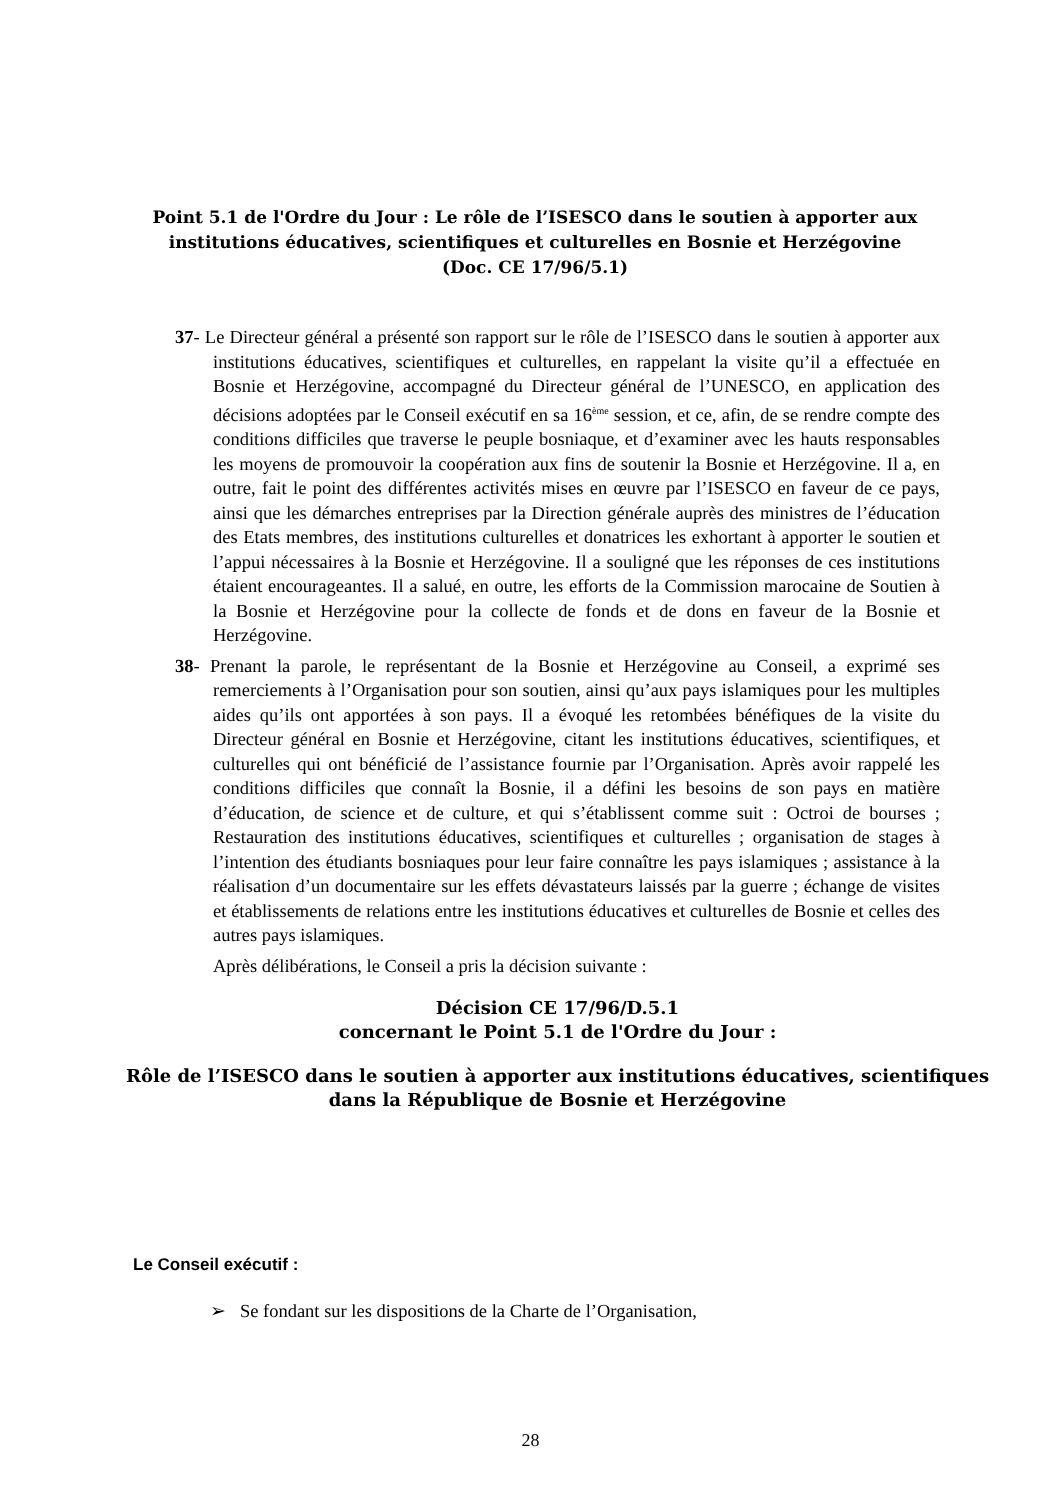Point 5.1 de l'Ordre du Jour : Le rôle de l’ISESCO dans le soutien à apporter aux institutions éducatives, scientifiques et culturelles en Bosnie et Herzégovine
(Doc. CE 17/96/5.1)
37- Le Directeur général a présenté son rapport sur le rôle de l’ISESCO dans le soutien à apporter aux institutions éducatives, scientifiques et culturelles, en rappelant la visite qu’il a effectuée en Bosnie et Herzégovine, accompagné du Directeur général de l’UNESCO, en application des décisions adoptées par le Conseil exécutif en sa 16<sup>ème</sup> session, et ce, afin, de se rendre compte des conditions difficiles que traverse le peuple bosniaque, et d’examiner avec les hauts responsables les moyens de promouvoir la coopération aux fins de soutenir la Bosnie et Herzégovine. Il a, en outre, fait le point des différentes activités mises en œuvre par l’ISESCO en faveur de ce pays, ainsi que les démarches entreprises par la Direction générale auprès des ministres de l’éducation des Etats membres, des institutions culturelles et donatrices les exhortant à apporter le soutien et l’appui nécessaires à la Bosnie et Herzégovine. Il a souligné que les réponses de ces institutions étaient encourageantes. Il a salué, en outre, les efforts de la Commission marocaine de Soutien à la Bosnie et Herzégovine pour la collecte de fonds et de dons en faveur de la Bosnie et Herzégovine.
38- Prenant la parole, le représentant de la Bosnie et Herzégovine au Conseil, a exprimé ses remerciements à l’Organisation pour son soutien, ainsi qu’aux pays islamiques pour les multiples aides qu’ils ont apportées à son pays. Il a évoqué les retombées bénéfiques de la visite du Directeur général en Bosnie et Herzégovine, citant les institutions éducatives, scientifiques, et culturelles qui ont bénéficié de l’assistance fournie par l’Organisation. Après avoir rappelé les conditions difficiles que connaît la Bosnie, il a défini les besoins de son pays en matière d’éducation, de science et de culture, et qui s’établissent comme suit : Octroi de bourses ; Restauration des institutions éducatives, scientifiques et culturelles ; organisation de stages à l’intention des étudiants bosniaques pour leur faire connaître les pays islamiques ; assistance à la réalisation d’un documentaire sur les effets dévastateurs laissés par la guerre ; échange de visites et établissements de relations entre les institutions éducatives et culturelles de Bosnie et celles des autres pays islamiques.
Après délibérations, le Conseil a pris la décision suivante :
Décision CE 17/96/D.5.1
concernant le Point 5.1 de l'Ordre du Jour :
Rôle de l’ISESCO dans le soutien à apporter aux institutions éducatives, scientifiques dans la République de Bosnie et Herzégovine
Le Conseil exécutif :
➢ Se fondant sur les dispositions de la Charte de l’Organisation,
28